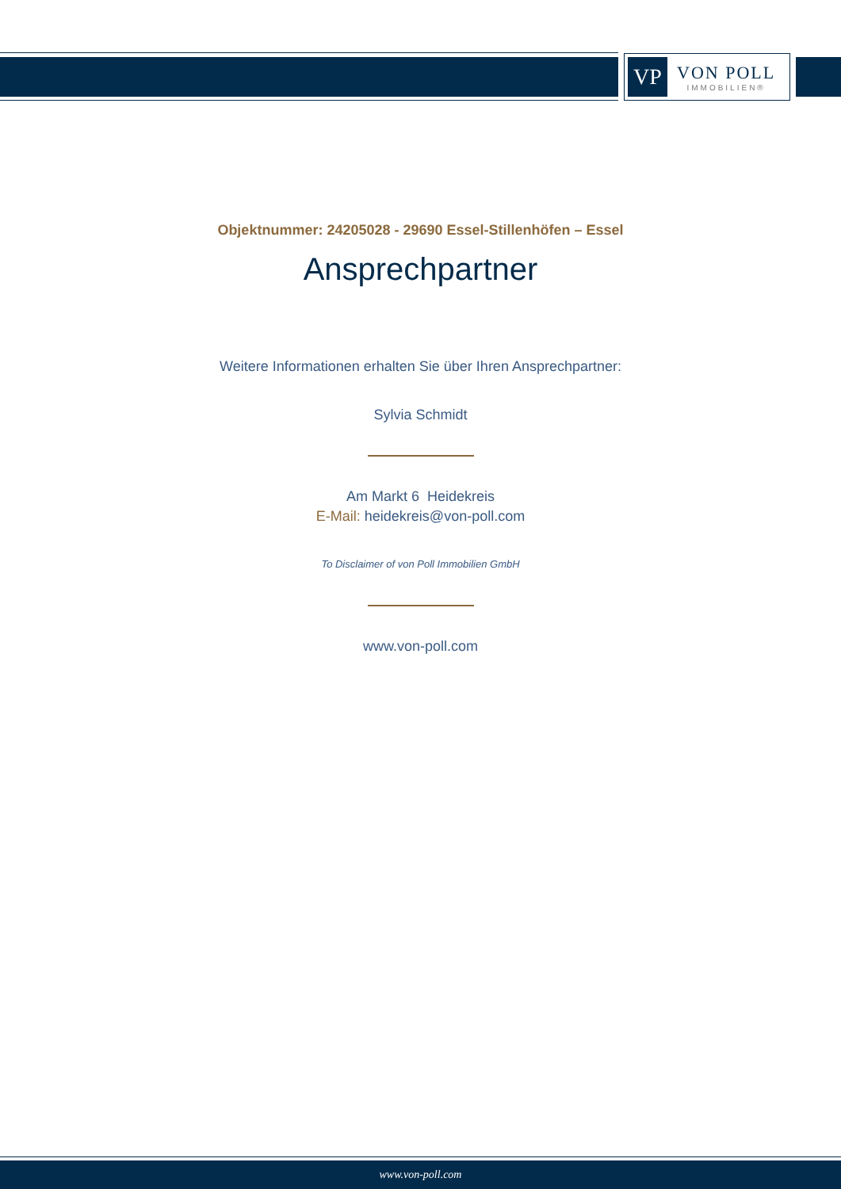VP
VON POLL
IMMOBILIEN®
Objektnummer: 24205028 - 29690 Essel-Stillenhöfen – Essel
Ansprechpartner
Weitere Informationen erhalten Sie über Ihren Ansprechpartner:
Sylvia Schmidt
Am Markt 6 Heidekreis
E-Mail: heidekreis@von-poll.com
To Disclaimer of von Poll Immobilien GmbH
www.von-poll.com
www.von-poll.com